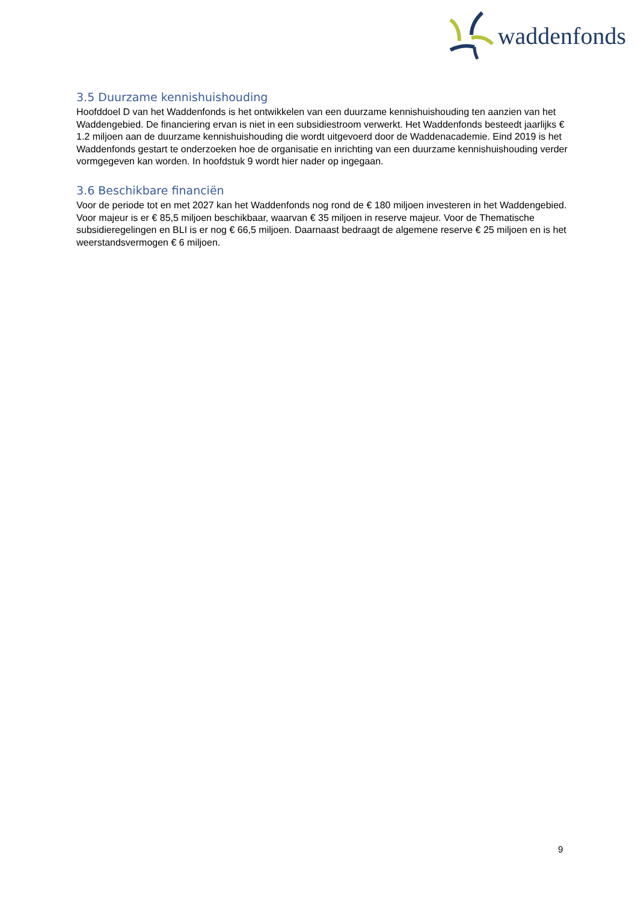waddenfonds
3.5 Duurzame kennishuishouding
Hoofddoel D van het Waddenfonds is het ontwikkelen van een duurzame kennishuishouding ten aanzien van het Waddengebied. De financiering ervan is niet in een subsidiestroom verwerkt. Het Waddenfonds besteedt jaarlijks € 1.2 miljoen aan de duurzame kennishuishouding die wordt uitgevoerd door de Waddenacademie. Eind 2019 is het Waddenfonds gestart te onderzoeken hoe de organisatie en inrichting van een duurzame kennishuishouding verder vormgegeven kan worden. In hoofdstuk 9 wordt hier nader op ingegaan.
3.6 Beschikbare financiën
Voor de periode tot en met 2027 kan het Waddenfonds nog rond de € 180 miljoen investeren in het Waddengebied. Voor majeur is er € 85,5 miljoen beschikbaar, waarvan € 35 miljoen in reserve majeur. Voor de Thematische subsidieregelingen en BLI is er nog € 66,5 miljoen. Daarnaast bedraagt de algemene reserve € 25 miljoen en is het weerstandsvermogen € 6 miljoen.
9